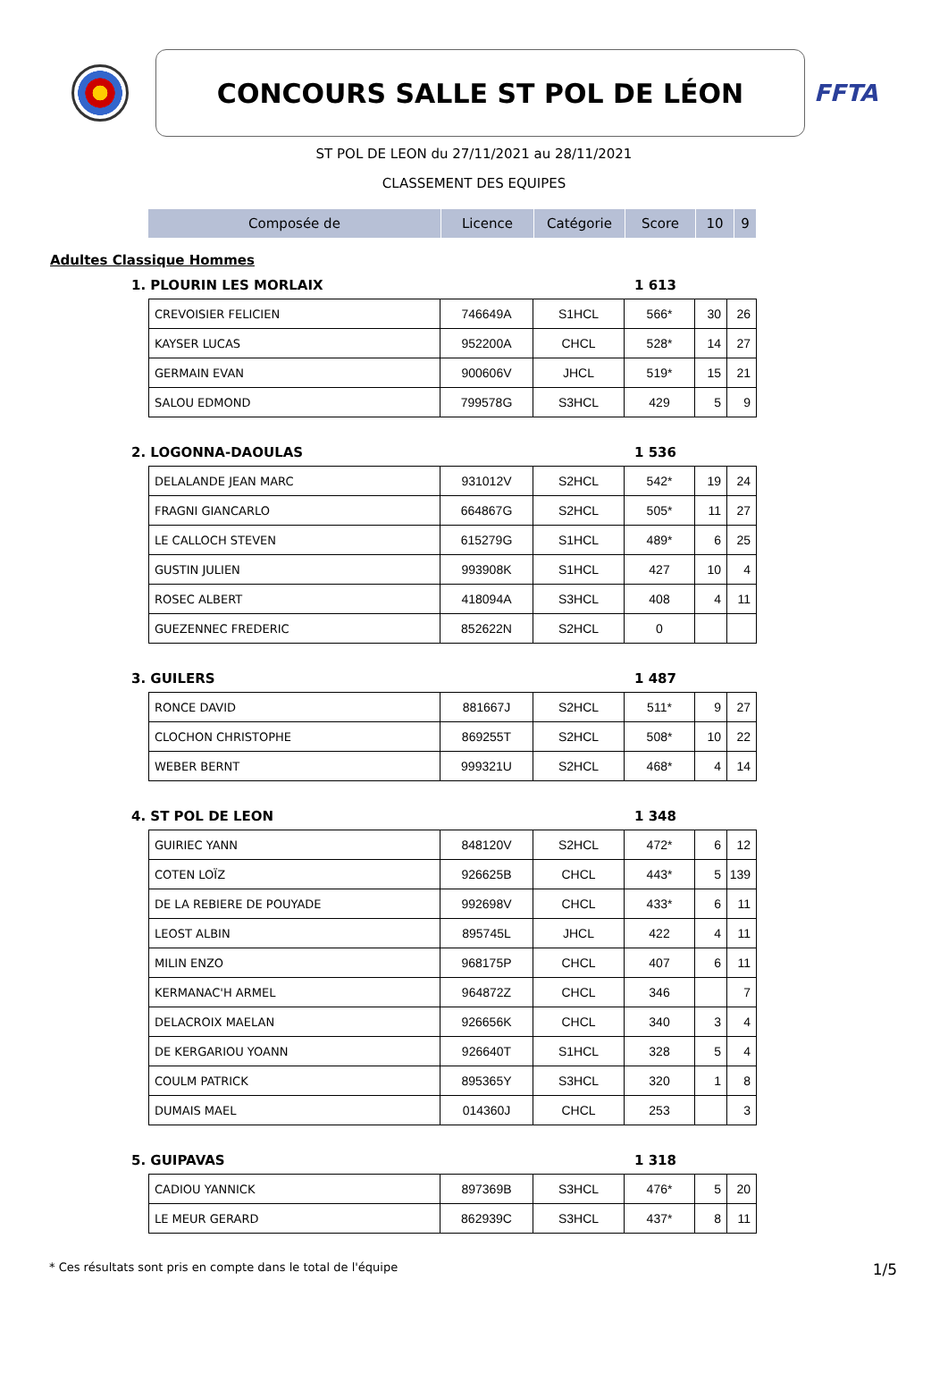CONCOURS SALLE ST POL DE LÉON
FFTA
ST POL DE LEON du 27/11/2021 au 28/11/2021
CLASSEMENT DES EQUIPES
| Composée de | Licence | Catégorie | Score | 10 | 9 |
| --- | --- | --- | --- | --- | --- |
Adultes Classique Hommes
1. PLOURIN LES MORLAIX 1 613
| CREVOISIER FELICIEN | 746649A | S1HCL | 566* | 30 | 26 |
| KAYSER LUCAS | 952200A | CHCL | 528* | 14 | 27 |
| GERMAIN EVAN | 900606V | JHCL | 519* | 15 | 21 |
| SALOU EDMOND | 799578G | S3HCL | 429 | 5 | 9 |
2. LOGONNA-DAOULAS 1 536
| DELALANDE JEAN MARC | 931012V | S2HCL | 542* | 19 | 24 |
| FRAGNI GIANCARLO | 664867G | S2HCL | 505* | 11 | 27 |
| LE CALLOCH STEVEN | 615279G | S1HCL | 489* | 6 | 25 |
| GUSTIN JULIEN | 993908K | S1HCL | 427 | 10 | 4 |
| ROSEC ALBERT | 418094A | S3HCL | 408 | 4 | 11 |
| GUEZENNEC FREDERIC | 852622N | S2HCL | 0 | | |
3. GUILERS 1 487
| RONCE DAVID | 881667J | S2HCL | 511* | 9 | 27 |
| CLOCHON CHRISTOPHE | 869255T | S2HCL | 508* | 10 | 22 |
| WEBER BERNT | 999321U | S2HCL | 468* | 4 | 14 |
4. ST POL DE LEON 1 348
| GUIRIEC YANN | 848120V | S2HCL | 472* | 6 | 12 |
| COTEN LOÏZ | 926625B | CHCL | 443* | 5 | 139 |
| DE LA REBIERE DE POUYADE | 992698V | CHCL | 433* | 6 | 11 |
| LEOST ALBIN | 895745L | JHCL | 422 | 4 | 11 |
| MILIN ENZO | 968175P | CHCL | 407 | 6 | 11 |
| KERMANAC'H ARMEL | 964872Z | CHCL | 346 | | 7 |
| DELACROIX MAELAN | 926656K | CHCL | 340 | 3 | 4 |
| DE KERGARIOU YOANN | 926640T | S1HCL | 328 | 5 | 4 |
| COULM PATRICK | 895365Y | S3HCL | 320 | 1 | 8 |
| DUMAIS MAEL | 014360J | CHCL | 253 | | 3 |
5. GUIPAVAS 1 318
| CADIOU YANNICK | 897369B | S3HCL | 476* | 5 | 20 |
| LE MEUR GERARD | 862939C | S3HCL | 437* | 8 | 11 |
* Ces résultats sont pris en compte dans le total de l'équipe 1/5